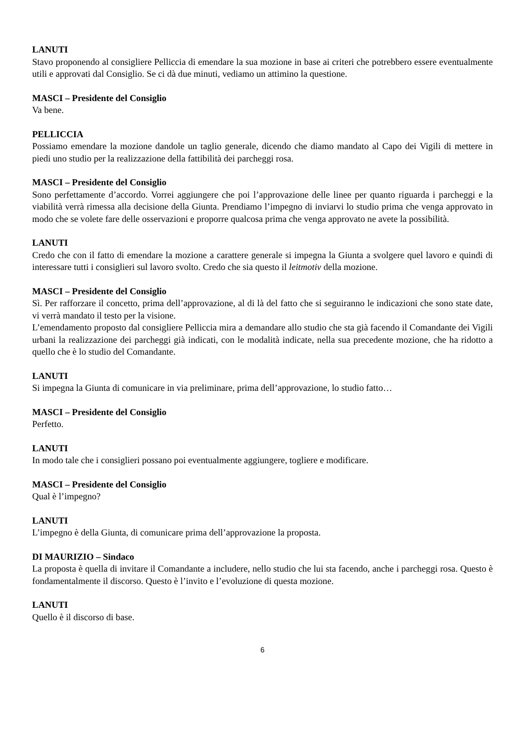LANUTI
Stavo proponendo al consigliere Pelliccia di emendare la sua mozione in base ai criteri che potrebbero essere eventualmente utili e approvati dal Consiglio. Se ci dà due minuti, vediamo un attimino la questione.
MASCI – Presidente del Consiglio
Va bene.
PELLICCIA
Possiamo emendare la mozione dandole un taglio generale, dicendo che diamo mandato al Capo dei Vigili di mettere in piedi uno studio per la realizzazione della fattibilità dei parcheggi rosa.
MASCI – Presidente del Consiglio
Sono perfettamente d’accordo. Vorrei aggiungere che poi l’approvazione delle linee per quanto riguarda i parcheggi e la viabilità verrà rimessa alla decisione della Giunta. Prendiamo l’impegno di inviarvi lo studio prima che venga approvato in modo che se volete fare delle osservazioni e proporre qualcosa prima che venga approvato ne avete la possibilità.
LANUTI
Credo che con il fatto di emendare la mozione a carattere generale si impegna la Giunta a svolgere quel lavoro e quindi di interessare tutti i consiglieri sul lavoro svolto. Credo che sia questo il leitmotiv della mozione.
MASCI – Presidente del Consiglio
Sì. Per rafforzare il concetto, prima dell’approvazione, al di là del fatto che si seguiranno le indicazioni che sono state date, vi verrà mandato il testo per la visione.
L’emendamento proposto dal consigliere Pelliccia mira a demandare allo studio che sta già facendo il Comandante dei Vigili urbani la realizzazione dei parcheggi già indicati, con le modalità indicate, nella sua precedente mozione, che ha ridotto a quello che è lo studio del Comandante.
LANUTI
Si impegna la Giunta di comunicare in via preliminare, prima dell’approvazione, lo studio fatto…
MASCI – Presidente del Consiglio
Perfetto.
LANUTI
In modo tale che i consiglieri possano poi eventualmente aggiungere, togliere e modificare.
MASCI – Presidente del Consiglio
Qual è l’impegno?
LANUTI
L’impegno è della Giunta, di comunicare prima dell’approvazione la proposta.
DI MAURIZIO – Sindaco
La proposta è quella di invitare il Comandante a includere, nello studio che lui sta facendo, anche i parcheggi rosa. Questo è fondamentalmente il discorso. Questo è l’invito e l’evoluzione di questa mozione.
LANUTI
Quello è il discorso di base.
6